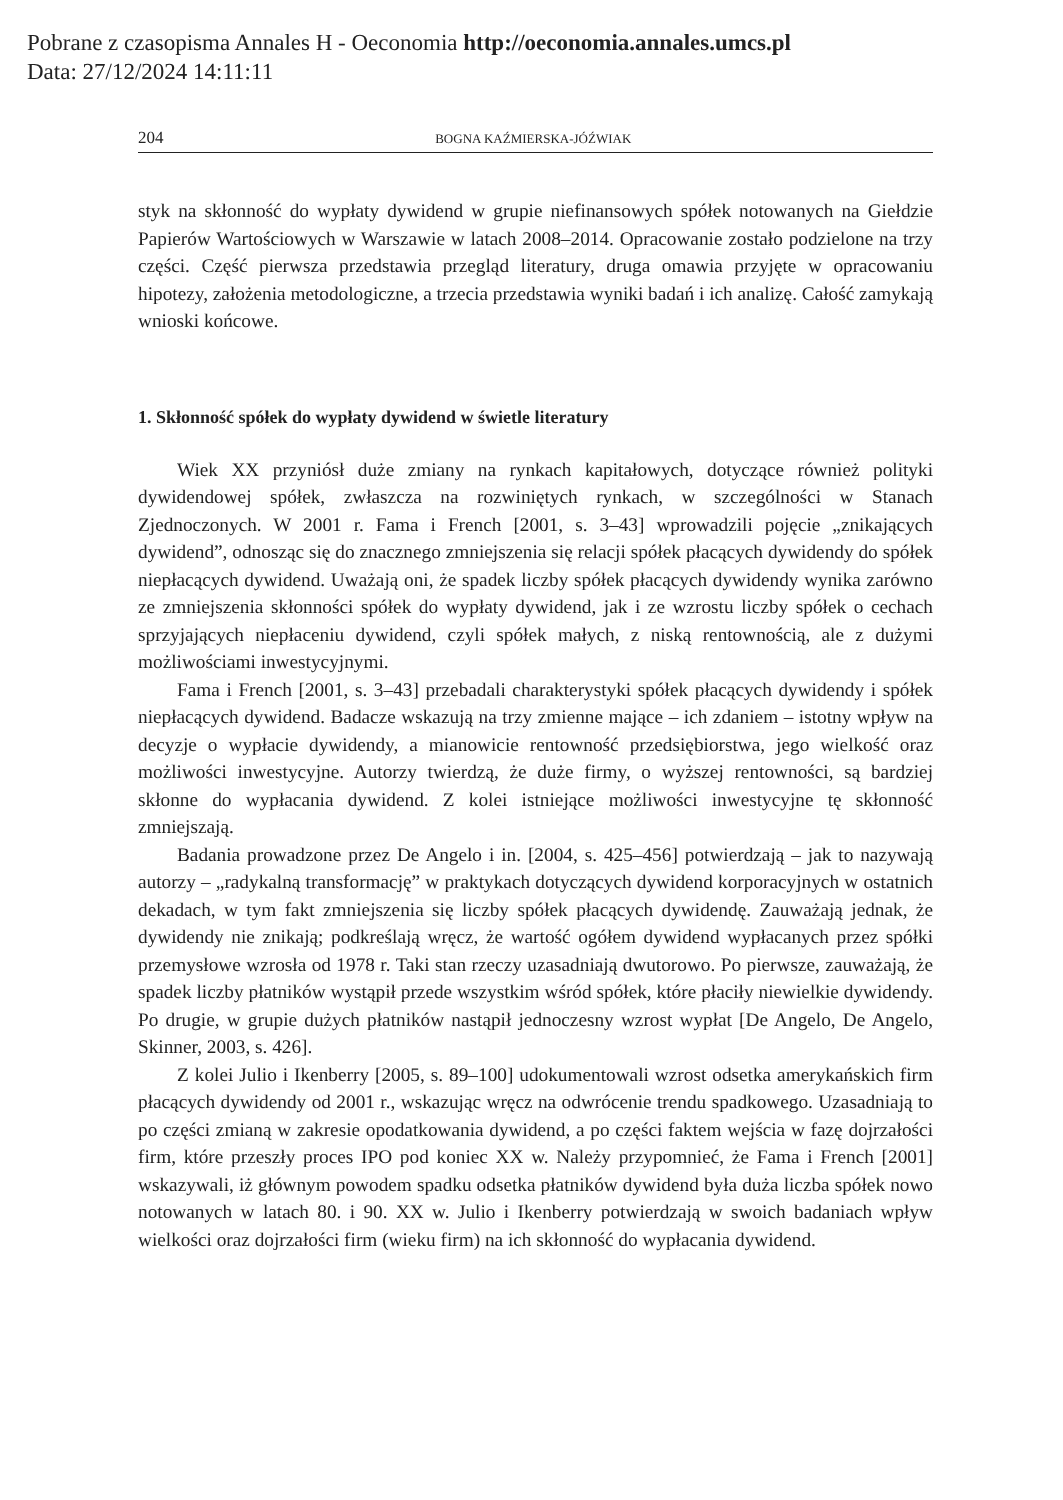Pobrane z czasopisma Annales H - Oeconomia http://oeconomia.annales.umcs.pl
Data: 27/12/2024 14:11:11
204 BOGNA KAŹMIERSKA-JÓŹWIAK
styk na skłonność do wypłaty dywidend w grupie niefinansowych spółek notowanych na Giełdzie Papierów Wartościowych w Warszawie w latach 2008–2014. Opracowanie zostało podzielone na trzy części. Część pierwsza przedstawia przegląd literatury, druga omawia przyjęte w opracowaniu hipotezy, założenia metodologiczne, a trzecia przedstawia wyniki badań i ich analizę. Całość zamykają wnioski końcowe.
1. Skłonność spółek do wypłaty dywidend w świetle literatury
Wiek XX przyniósł duże zmiany na rynkach kapitałowych, dotyczące również polityki dywidendowej spółek, zwłaszcza na rozwiniętych rynkach, w szczególności w Stanach Zjednoczonych. W 2001 r. Fama i French [2001, s. 3–43] wprowadzili pojęcie „znikających dywidend”, odnosząc się do znacznego zmniejszenia się relacji spółek płacących dywidendy do spółek niepłacących dywidend. Uważają oni, że spadek liczby spółek płacących dywidendy wynika zarówno ze zmniejszenia skłonności spółek do wypłaty dywidend, jak i ze wzrostu liczby spółek o cechach sprzyjających niepłaceniu dywidend, czyli spółek małych, z niską rentownością, ale z dużymi możliwościami inwestycyjnymi.
Fama i French [2001, s. 3–43] przebadali charakterystyki spółek płacących dywidendy i spółek niepłacących dywidend. Badacze wskazują na trzy zmienne mające – ich zdaniem – istotny wpływ na decyzje o wypłacie dywidendy, a mianowicie rentowność przedsiębiorstwa, jego wielkość oraz możliwości inwestycyjne. Autorzy twierdzą, że duże firmy, o wyższej rentowności, są bardziej skłonne do wypłacania dywidend. Z kolei istniejące możliwości inwestycyjne tę skłonność zmniejszają.
Badania prowadzone przez De Angelo i in. [2004, s. 425–456] potwierdzają – jak to nazywają autorzy – „radykalną transformację” w praktykach dotyczących dywidend korporacyjnych w ostatnich dekadach, w tym fakt zmniejszenia się liczby spółek płacących dywidendę. Zauważają jednak, że dywidendy nie znikają; podkreślają wręcz, że wartość ogółem dywidend wypłacanych przez spółki przemysłowe wzrosła od 1978 r. Taki stan rzeczy uzasadniają dwutorowo. Po pierwsze, zauważają, że spadek liczby płatników wystąpił przede wszystkim wśród spółek, które płaciły niewielkie dywidendy. Po drugie, w grupie dużych płatników nastąpił jednoczesny wzrost wypłat [De Angelo, De Angelo, Skinner, 2003, s. 426].
Z kolei Julio i Ikenberry [2005, s. 89–100] udokumentowali wzrost odsetka amerykańskich firm płacących dywidendy od 2001 r., wskazując wręcz na odwrócenie trendu spadkowego. Uzasadniają to po części zmianą w zakresie opodatkowania dywidend, a po części faktem wejścia w fazę dojrzałości firm, które przeszły proces IPO pod koniec XX w. Należy przypomnieć, że Fama i French [2001] wskazywali, iż głównym powodem spadku odsetka płatników dywidend była duża liczba spółek nowo notowanych w latach 80. i 90. XX w. Julio i Ikenberry potwierdzają w swoich badaniach wpływ wielkości oraz dojrzałości firm (wieku firm) na ich skłonność do wypłacania dywidend.